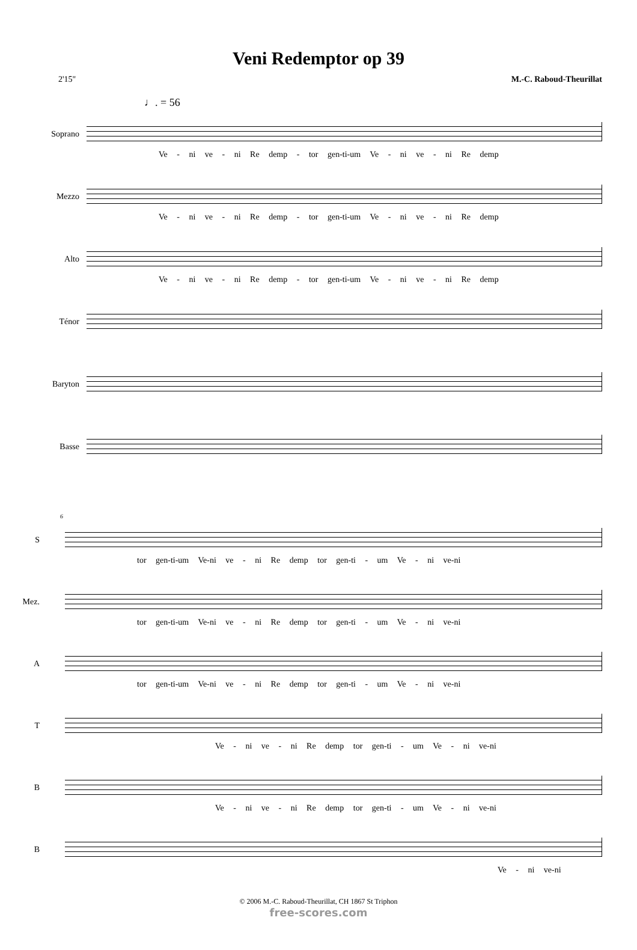Veni Redemptor op 39
2'15" M.-C. Raboud-Theurillat
♩. = 56
Soprano
Ve - ni ve - ni Re demp - tor gen-ti-um Ve - ni ve - ni Re demp
Mezzo
Ve - ni ve - ni Re demp - tor gen-ti-um Ve - ni ve - ni Re demp
Alto
Ve - ni ve - ni Re demp - tor gen-ti-um Ve - ni ve - ni Re demp
Ténor
Baryton
Basse
6
S
tor gen-ti-um Ve-ni ve - ni Re demp tor gen-ti - um Ve - ni ve-ni
Mez.
tor gen-ti-um Ve-ni ve - ni Re demp tor gen-ti - um Ve - ni ve-ni
A
tor gen-ti-um Ve-ni ve - ni Re demp tor gen-ti - um Ve - ni ve-ni
T
Ve - ni ve - ni Re demp tor gen-ti - um Ve - ni ve-ni
B
Ve - ni ve - ni Re demp tor gen-ti - um Ve - ni ve-ni
B
Ve - ni ve-ni
© 2006 M.-C. Raboud-Theurillat, CH 1867 St Triphon
free-scores.com